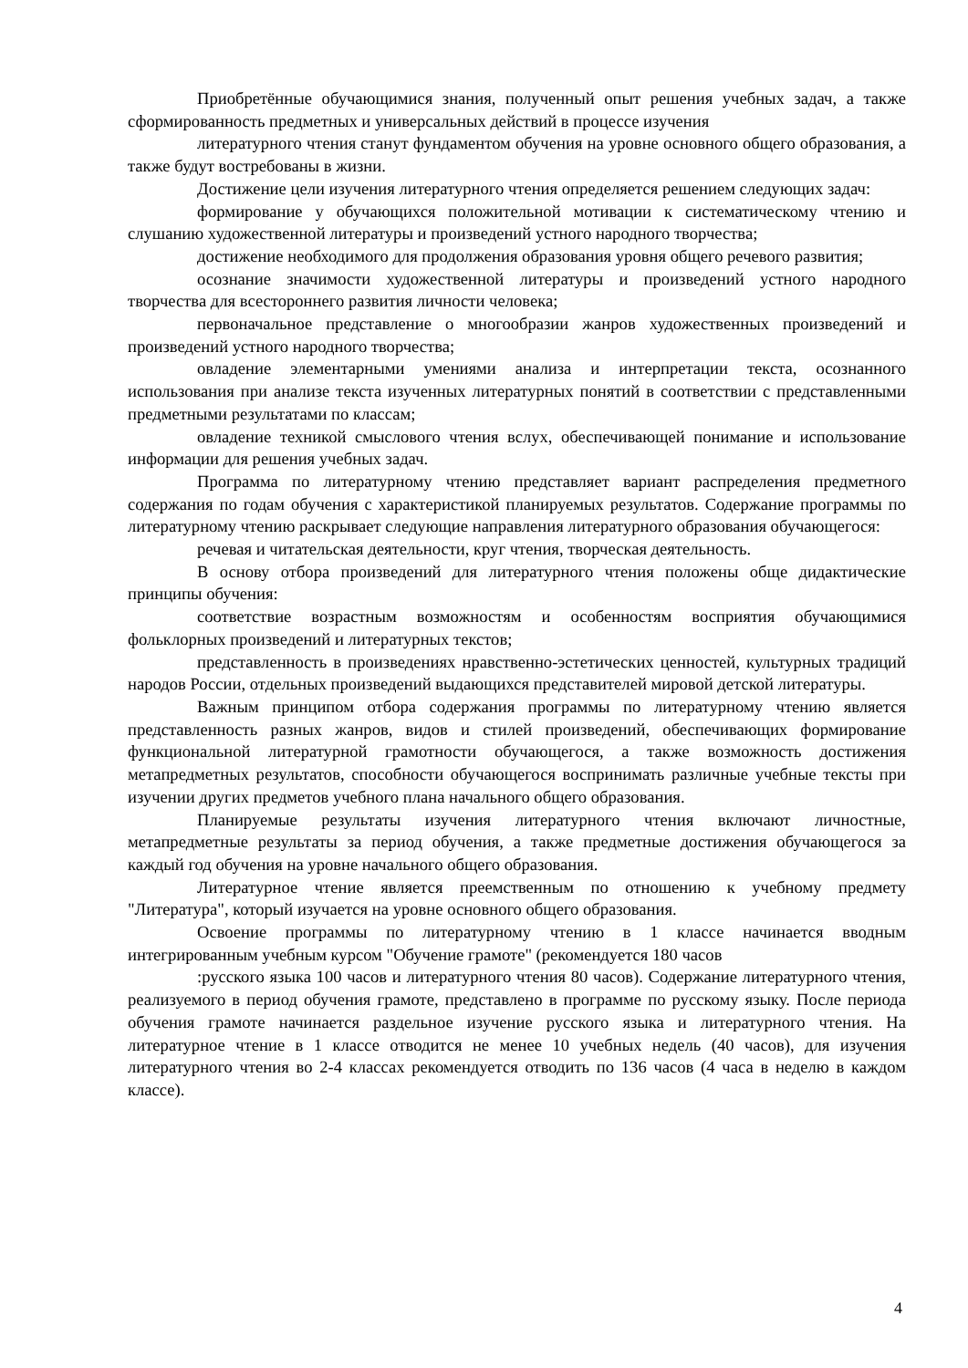Приобретённые обучающимися знания, полученный опыт решения учебных задач, а также сформированность предметных и универсальных действий в процессе изучения
литературного чтения станут фундаментом обучения на уровне основного общего образования, а также будут востребованы в жизни.
Достижение цели изучения литературного чтения определяется решением следующих задач:
формирование у обучающихся положительной мотивации к систематическому чтению и слушанию художественной литературы и произведений устного народного творчества;
достижение необходимого для продолжения образования уровня общего речевого развития;
осознание значимости художественной литературы и произведений устного народного творчества для всестороннего развития личности человека;
первоначальное представление о многообразии жанров художественных произведений и произведений устного народного творчества;
овладение элементарными умениями анализа и интерпретации текста, осознанного использования при анализе текста изученных литературных понятий в соответствии с представленными предметными результатами по классам;
овладение техникой смыслового чтения вслух, обеспечивающей понимание и использование информации для решения учебных задач.
Программа по литературному чтению представляет вариант распределения предметного содержания по годам обучения с характеристикой планируемых результатов. Содержание программы по литературному чтению раскрывает следующие направления литературного образования обучающегося:
речевая и читательская деятельности, круг чтения, творческая деятельность.
В основу отбора произведений для литературного чтения положены обще дидактические принципы обучения:
соответствие возрастным возможностям и особенностям восприятия обучающимися фольклорных произведений и литературных текстов;
представленность в произведениях нравственно-эстетических ценностей, культурных традиций народов России, отдельных произведений выдающихся представителей мировой детской литературы.
Важным принципом отбора содержания программы по литературному чтению является представленность разных жанров, видов и стилей произведений, обеспечивающих формирование функциональной литературной грамотности обучающегося, а также возможность достижения метапредметных результатов, способности обучающегося воспринимать различные учебные тексты при изучении других предметов учебного плана начального общего образования.
Планируемые результаты изучения литературного чтения включают личностные, метапредметные результаты за период обучения, а также предметные достижения обучающегося за каждый год обучения на уровне начального общего образования.
Литературное чтение является преемственным по отношению к учебному предмету "Литература", который изучается на уровне основного общего образования.
Освоение программы по литературному чтению в 1 классе начинается вводным интегрированным учебным курсом "Обучение грамоте" (рекомендуется 180 часов
:русского языка 100 часов и литературного чтения 80 часов). Содержание литературного чтения, реализуемого в период обучения грамоте, представлено в программе по русскому языку. После периода обучения грамоте начинается раздельное изучение русского языка и литературного чтения. На литературное чтение в 1 классе отводится не менее 10 учебных недель (40 часов), для изучения литературного чтения во 2-4 классах рекомендуется отводить по 136 часов (4 часа в неделю в каждом классе).
4